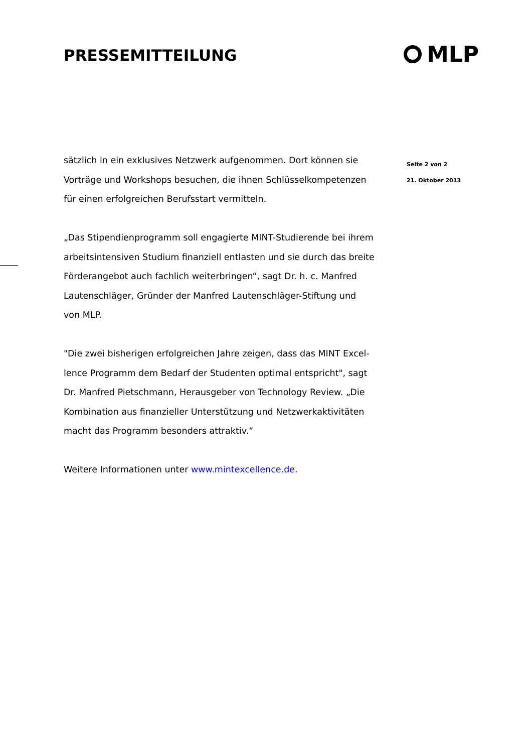PRESSEMITTEILUNG MLP
sätzlich in ein exklusives Netzwerk aufgenommen. Dort können sie Vorträge und Workshops besuchen, die ihnen Schlüsselkompetenzen für einen erfolgreichen Berufsstart vermitteln.
„Das Stipendienprogramm soll engagierte MINT-Studierende bei ihrem arbeitsintensiven Studium finanziell entlasten und sie durch das breite Förderangebot auch fachlich weiterbringen“, sagt Dr. h. c. Manfred Lautenschläger, Gründer der Manfred Lautenschläger-Stiftung und von MLP.
"Die zwei bisherigen erfolgreichen Jahre zeigen, dass das MINT Excel-lence Programm dem Bedarf der Studenten optimal entspricht", sagt Dr. Manfred Pietschmann, Herausgeber von Technology Review. „Die Kombination aus finanzieller Unterstützung und Netzwerkaktivitäten macht das Programm besonders attraktiv.“
Weitere Informationen unter www.mintexcellence.de.
Seite 2 von 2
21. Oktober 2013